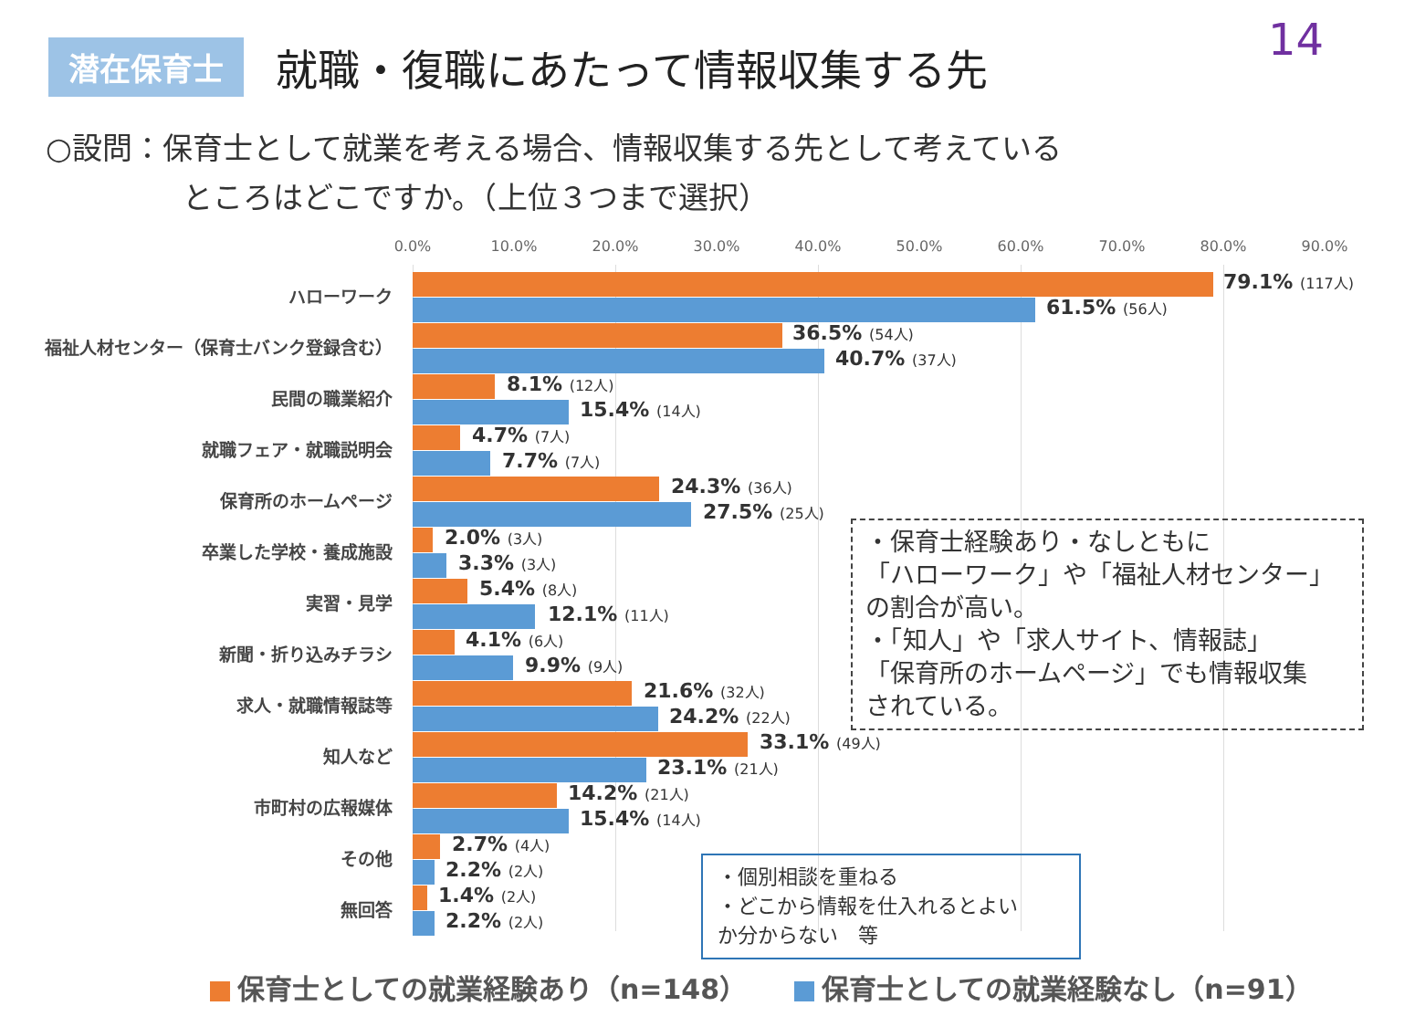14
潜在保育士
就職・復職にあたって情報収集する先
○設問：保育士として就業を考える場合、情報収集する先として考えている
ところはどこですか。（上位３つまで選択）
0.0% 10.0% 20.0% 30.0% 40.0% 50.0% 60.0% 70.0% 80.0% 90.0%
ハローワーク 79.1% (117人)
61.5% (56人)
福祉人材センター（保育士バンク登録含む） 36.5% (54人)
40.7% (37人)
民間の職業紹介 8.1% (12人)
15.4% (14人)
就職フェア・就職説明会 4.7% (7人)
7.7% (7人)
保育所のホームページ 24.3% (36人)
27.5% (25人)
卒業した学校・養成施設 2.0% (3人)
3.3% (3人)
実習・見学 5.4% (8人)
12.1% (11人)
新聞・折り込みチラシ 4.1% (6人)
9.9% (9人)
求人・就職情報誌等 21.6% (32人)
24.2% (22人)
知人など 33.1% (49人)
23.1% (21人)
市町村の広報媒体 14.2% (21人)
15.4% (14人)
その他 2.7% (4人)
2.2% (2人)
無回答 1.4% (2人)
2.2% (2人)
・保育士経験あり・なしともに
「ハローワーク」や「福祉人材センター」
の割合が高い。
・「知人」や「求人サイト、情報誌」
「保育所のホームページ」でも情報収集
されている。
・個別相談を重ねる
・どこから情報を仕入れるとよい
か分からない　等
保育士としての就業経験あり（n=148） 保育士としての就業経験なし（n=91）